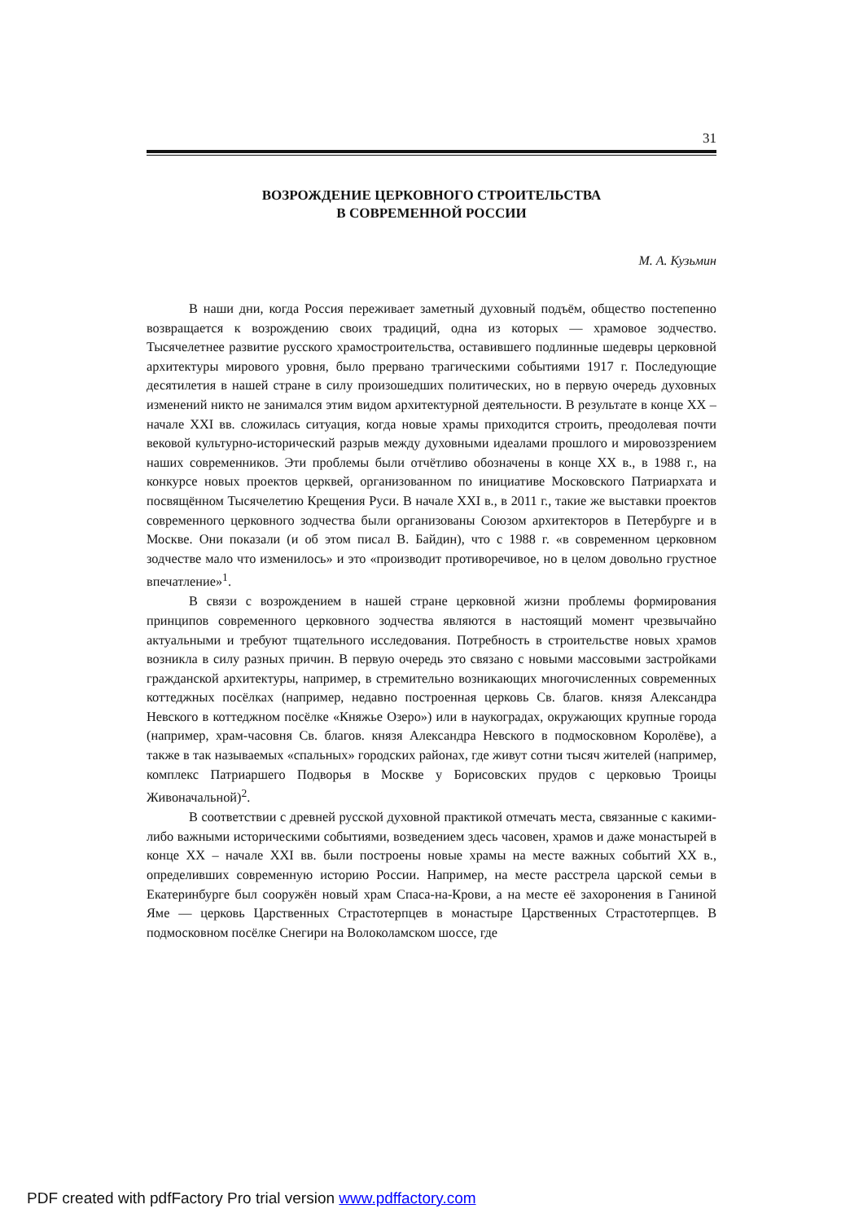31
ВОЗРОЖДЕНИЕ ЦЕРКОВНОГО СТРОИТЕЛЬСТВА
В СОВРЕМЕННОЙ РОССИИ
М. А. Кузьмин
В наши дни, когда Россия переживает заметный духовный подъём, общество постепенно возвращается к возрождению своих традиций, одна из которых — храмовое зодчество. Тысячелетнее развитие русского храмостроительства, оставившего подлинные шедевры церковной архитектуры мирового уровня, было прервано трагическими событиями 1917 г. Последующие десятилетия в нашей стране в силу произошедших политических, но в первую очередь духовных изменений никто не занимался этим видом архитектурной деятельности. В результате в конце XX – начале XXI вв. сложилась ситуация, когда новые храмы приходится строить, преодолевая почти вековой культурно-исторический разрыв между духовными идеалами прошлого и мировоззрением наших современников. Эти проблемы были отчётливо обозначены в конце XX в., в 1988 г., на конкурсе новых проектов церквей, организованном по инициативе Московского Патриархата и посвящённом Тысячелетию Крещения Руси. В начале XXI в., в 2011 г., такие же выставки проектов современного церковного зодчества были организованы Союзом архитекторов в Петербурге и в Москве. Они показали (и об этом писал В. Байдин), что с 1988 г. «в современном церковном зодчестве мало что изменилось» и это «производит противоречивое, но в целом довольно грустное впечатление»<sup>1</sup>.
В связи с возрождением в нашей стране церковной жизни проблемы формирования принципов современного церковного зодчества являются в настоящий момент чрезвычайно актуальными и требуют тщательного исследования. Потребность в строительстве новых храмов возникла в силу разных причин. В первую очередь это связано с новыми массовыми застройками гражданской архитектуры, например, в стремительно возникающих многочисленных современных коттеджных посёлках (например, недавно построенная церковь Св. благов. князя Александра Невского в коттеджном посёлке «Княжье Озеро») или в наукоградах, окружающих крупные города (например, храм-часовня Св. благов. князя Александра Невского в подмосковном Королёве), а также в так называемых «спальных» городских районах, где живут сотни тысяч жителей (например, комплекс Патриаршего Подворья в Москве у Борисовских прудов с церковью Троицы Живоначальной)<sup>2</sup>.
В соответствии с древней русской духовной практикой отмечать места, связанные с какими-либо важными историческими событиями, возведением здесь часовен, храмов и даже монастырей в конце XX – начале XXI вв. были построены новые храмы на месте важных событий XX в., определивших современную историю России. Например, на месте расстрела царской семьи в Екатеринбурге был сооружён новый храм Спаса-на-Крови, а на месте её захоронения в Ганиной Яме — церковь Царственных Страстотерпцев в монастыре Царственных Страстотерпцев. В подмосковном посёлке Снегири на Волоколамском шоссе, где
PDF created with pdfFactory Pro trial version www.pdffactory.com